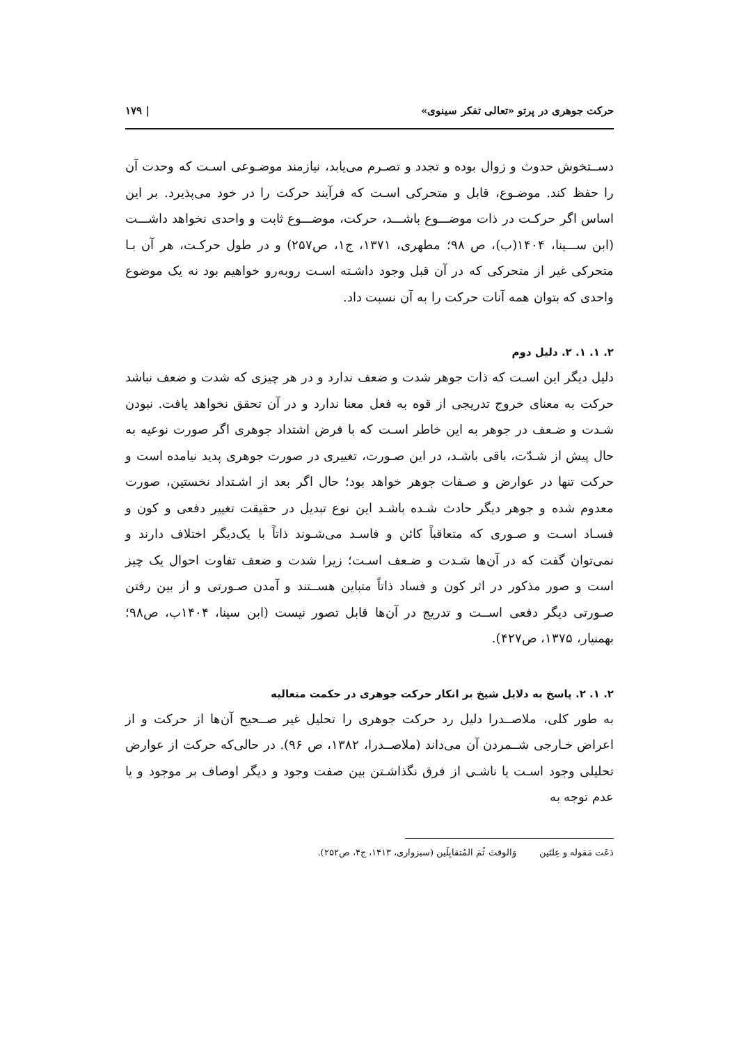حرکت جوهری در پرتو «تعالی تفکر سینوی» | ۱۷۹
دســتخوش حدوث و زوال بوده و تجدد و تصـرم می‌یابد، نیازمند موضـوعی اسـت که وحدت آن را حفظ کند. موضـوع، قابل و متحرکی اسـت که فرآیند حرکت را در خود می‌پذیرد. بر این اساس اگر حرکـت در ذات موضـــوع باشـــد، حرکت، موضـــوع ثابت و واحدی نخواهد داشـــت (ابن ســـینا، ۱۴۰۴(ب)، ص ۹۸؛ مطهری، ۱۳۷۱، ج۱، ص۲۵۷) و در طول حرکـت، هر آن بـا متحرکی غیر از متحرکی که در آن قبل وجود داشـته اسـت روبه‌رو خواهیم بود نه یک موضوع واحدی که بتوان همه آنات حرکت را به آن نسبت داد.
۲. ۱. ۱. ۲. دلیل دوم
دلیل دیگر این اسـت که ذات جوهر شدت و ضعف ندارد و در هر چیزی که شدت و ضعف نباشد حرکت به معنای خروج تدریجی از قوه به فعل معنا ندارد و در آن تحقق نخواهد یافت. نبودن شـدت و ضـعف در جوهر به این خاطر اسـت که با فرض اشتداد جوهری اگر صورت نوعیه به حال پیش از شـدّت، باقی باشـد، در این صـورت، تغییری در صورت جوهری پدید نیامده است و حرکت تنها در عوارض و صـفات جوهر خواهد بود؛ حال اگر بعد از اشـتداد نخستین، صورت معدوم شده و جوهر دیگر حادث شـده باشـد این نوع تبدیل در حقیقت تغییر دفعی و کون و فسـاد اسـت و صـوری که متعاقباً کائن و فاسـد می‌شـوند ذاتاً با یک‌دیگر اختلاف دارند و نمی‌توان گفت که در آن‌ها شـدت و ضـعف اسـت؛ زیرا شدت و ضعف تفاوت احوال یک چیز است و صور مذکور در اثر کون و فساد ذاتاً متباین هســتند و آمدن صـورتی و از بین رفتن صـورتی دیگر دفعی اســت و تدریج در آن‌ها قابل تصور نیست (ابن سینا، ۱۴۰۴ب، ص۹۸؛ بهمنیار، ۱۳۷۵، ص۴۲۷).
۲. ۱. ۲. پاسخ به دلایل شیخ بر انکار حرکت جوهری در حکمت متعالیه
به طور کلی، ملاصــدرا دلیل رد حرکت جوهری را تحلیل غیر صــحیح آن‌ها از حرکت و از اعراض خـارجی شــمردن آن می‌داند (ملاصــدرا، ۱۳۸۲، ص ۹۶). در حالی‌که حرکت از عوارض تحلیلی وجود اسـت یا ناشـی از فرق نگذاشـتن بین صفت وجود و دیگر اوصاف بر موجود و یا عدم توجه به
دَعَت مَقوله و عِلتَین وَالوقتَ ثُمَ المُتقابِلَین (سبزواری، ۱۴۱۳، ج۴، ص۲۵۲).